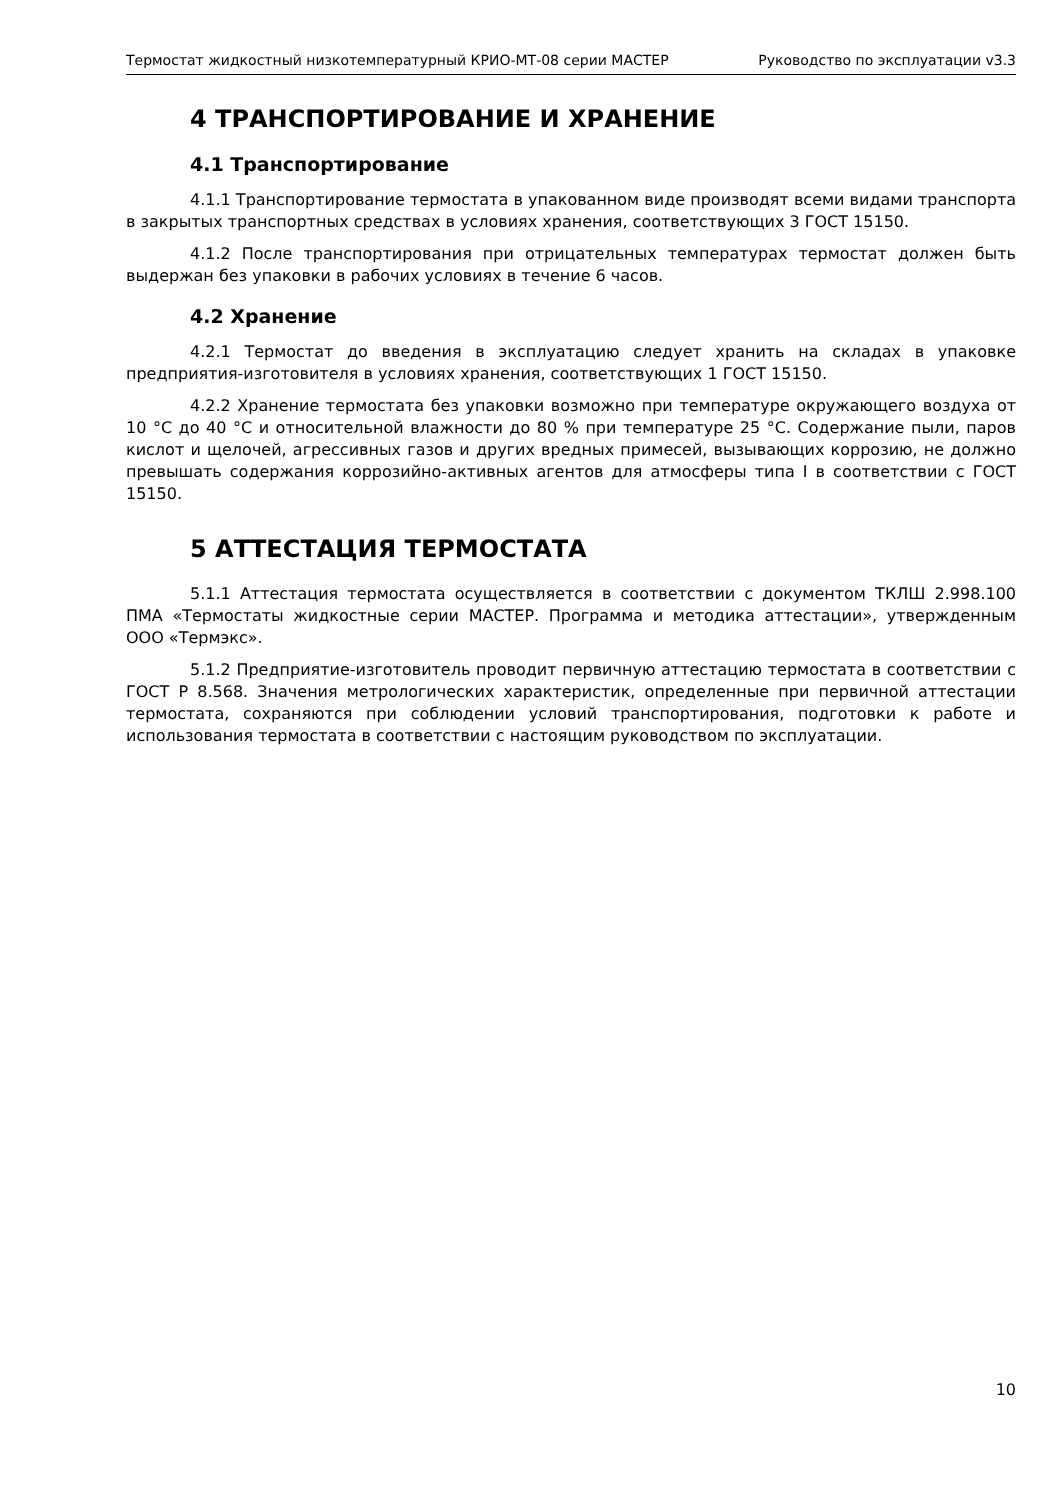Термостат жидкостный низкотемпературный КРИО-МТ-08 серии МАСТЕР Руководство по эксплуатации v3.3
4 ТРАНСПОРТИРОВАНИЕ И ХРАНЕНИЕ
4.1 Транспортирование
4.1.1 Транспортирование термостата в упакованном виде производят всеми видами транспорта в закрытых транспортных средствах в условиях хранения, соответствующих 3 ГОСТ 15150.
4.1.2 После транспортирования при отрицательных температурах термостат должен быть выдержан без упаковки в рабочих условиях в течение 6 часов.
4.2 Хранение
4.2.1 Термостат до введения в эксплуатацию следует хранить на складах в упаковке предприятия-изготовителя в условиях хранения, соответствующих 1 ГОСТ 15150.
4.2.2 Хранение термостата без упаковки возможно при температуре окружающего воздуха от 10 °С до 40 °С и относительной влажности до 80 % при температуре 25 °С. Содержание пыли, паров кислот и щелочей, агрессивных газов и других вредных примесей, вызывающих коррозию, не должно превышать содержания коррозийно-активных агентов для атмосферы типа I в соответствии с ГОСТ 15150.
5 АТТЕСТАЦИЯ ТЕРМОСТАТА
5.1.1 Аттестация термостата осуществляется в соответствии с документом ТКЛШ 2.998.100 ПМА «Термостаты жидкостные серии МАСТЕР. Программа и методика аттестации», утвержденным ООО «Термэкс».
5.1.2 Предприятие-изготовитель проводит первичную аттестацию термостата в соответствии с ГОСТ Р 8.568. Значения метрологических характеристик, определенные при первичной аттестации термостата, сохраняются при соблюдении условий транспортирования, подготовки к работе и использования термостата в соответствии с настоящим руководством по эксплуатации.
10